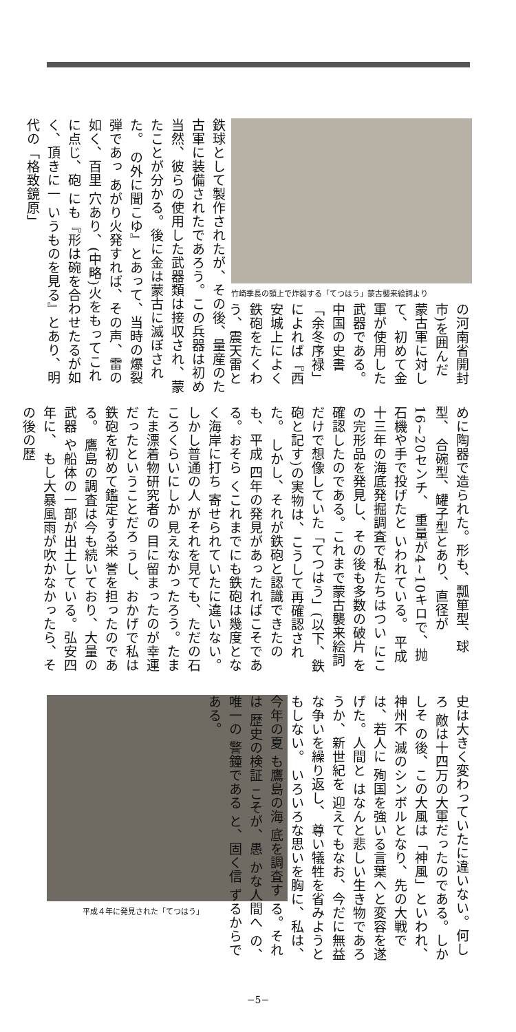竹崎季長の頭上で炸裂する「てつはう」蒙古襲来絵詞より
鉄球として製作されたが、その後、量産のた 古軍に装備されたであろう。この兵器は初め 当然、彼らの使用した武器類は接収され、蒙 たことが分かる。後に金は蒙古に滅ぼされた。 の外に聞こゆ』とあって、当時の爆裂弾であっ あがり火発すれば、その声、雷の如く、百里 穴あり、(中略)火をもってこれに点じ、砲 にも『形は碗を合わせたるが如く、頂きに一 いうものを見る』とあり、明代の「格致鏡原」
の河南省開封 市)を囲んだ 蒙古軍に対し て、初めて金 軍が使用した 武器である。 中国の史書 「余冬序禄」 によれば『西 安城上によく 鉄砲をたくわ う、震天雷と
めに陶器で造られた。形も、瓢箪型、球型、 合碗型、罐子型とあり、直径が16~20センチ、 重量が4~10キロで、抛石機や手で投げたと いわれている。 平成十三年の海底発掘調査で私たちはつい にこの完形品を発見し、その後も多数の破片 を確認したのである。これまで蒙古襲来絵詞 だけで想像していた「てつはう」(以下、鉄 砲と記す)の実物は、こうして再確認された。 しかし、それが鉄砲と認識できたのも、平成 四年の発見があったればこそである。おそら くこれまでにも鉄砲は幾度となく海岸に打ち 寄せられていたに違いない。しかし普通の人 がそれを見ても、ただの石ころくらいにしか 見えなかったろう。たまたま漂着物研究者の 目に留まったのが幸運だったということだろ うし、おかげで私は鉄砲を初めて鑑定する栄 誉を担ったのである。 鷹島の調査は今も続いており、大量の武器 や船体の一部が出土している。弘安四年に、 もし大暴風雨が吹かなかったら、その後の歴
平成４年に発見された「てつはう」
史は大きく変わっていたに違いない。何しろ 敵は十四万の大軍だったのである。しかしそ の後、この大風は「神風」といわれ、神州不 滅のシンボルとなり、先の大戦では、若人に 殉国を強いる言葉へと変容を遂げた。人間と はなんと悲しい生き物であろうか、新世紀を 迎えてもなお、今だに無益な争いを繰り返し、 尊い犠牲を省みようともしない。 いろいろな思いを胸に、私は、今年の夏 も鷹島の海 底を調査す る。それは 歴史の検証 こそが、愚 かな人間へ の、唯一の 警鐘である と、固く信 ずるからで ある。
−5−